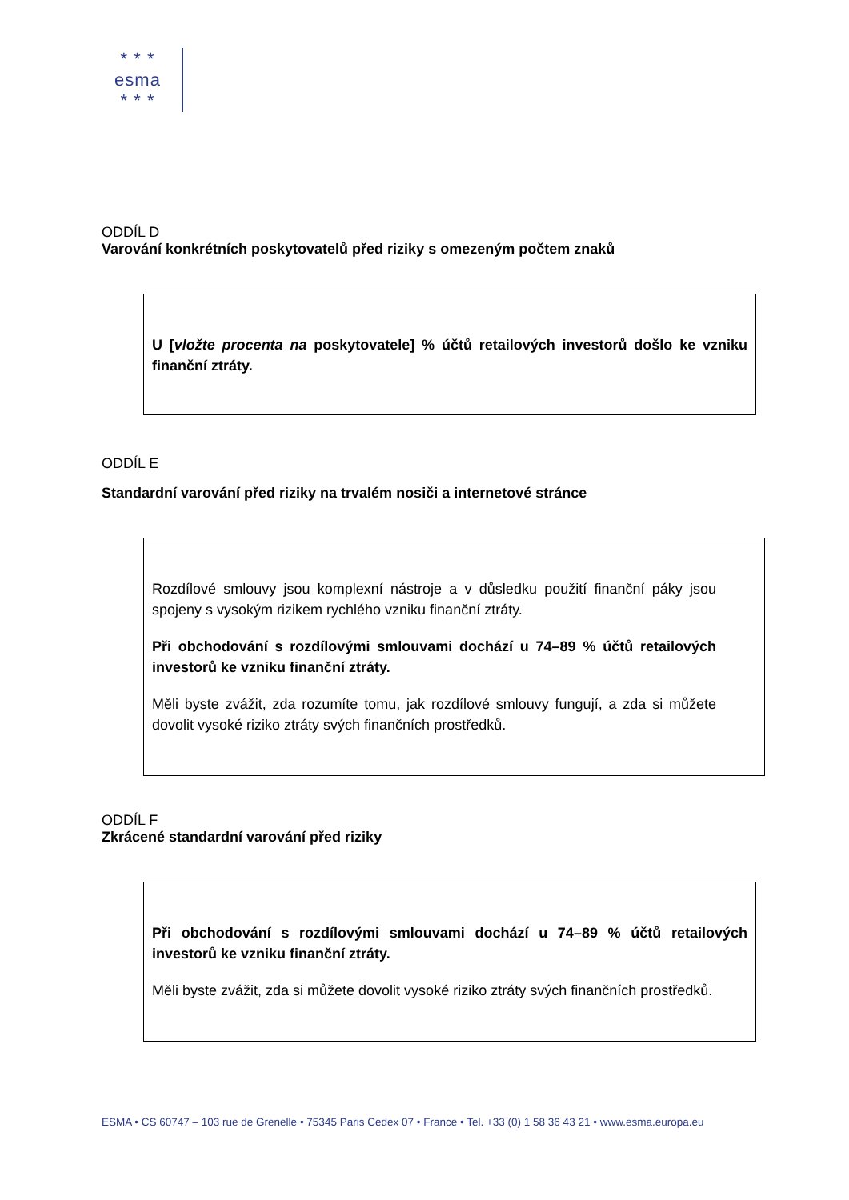* * *
esma
* * *
ODDÍL D
Varování konkrétních poskytovatelů před riziky s omezeným počtem znaků
U [vložte procenta na poskytovatele] % účtů retailových investorů došlo ke vzniku finanční ztráty.
ODDÍL E
Standardní varování před riziky na trvalém nosiči a internetové stránce
Rozdílové smlouvy jsou komplexní nástroje a v důsledku použití finanční páky jsou spojeny s vysokým rizikem rychlého vzniku finanční ztráty.
Při obchodování s rozdílovými smlouvami dochází u 74–89 % účtů retailových investorů ke vzniku finanční ztráty.
Měli byste zvážit, zda rozumíte tomu, jak rozdílové smlouvy fungují, a zda si můžete dovolit vysoké riziko ztráty svých finančních prostředků.
ODDÍL F
Zkrácené standardní varování před riziky
Při obchodování s rozdílovými smlouvami dochází u 74–89 % účtů retailových investorů ke vzniku finanční ztráty.
Měli byste zvážit, zda si můžete dovolit vysoké riziko ztráty svých finančních prostředků.
ESMA • CS 60747 – 103 rue de Grenelle • 75345 Paris Cedex 07 • France • Tel. +33 (0) 1 58 36 43 21 • www.esma.europa.eu